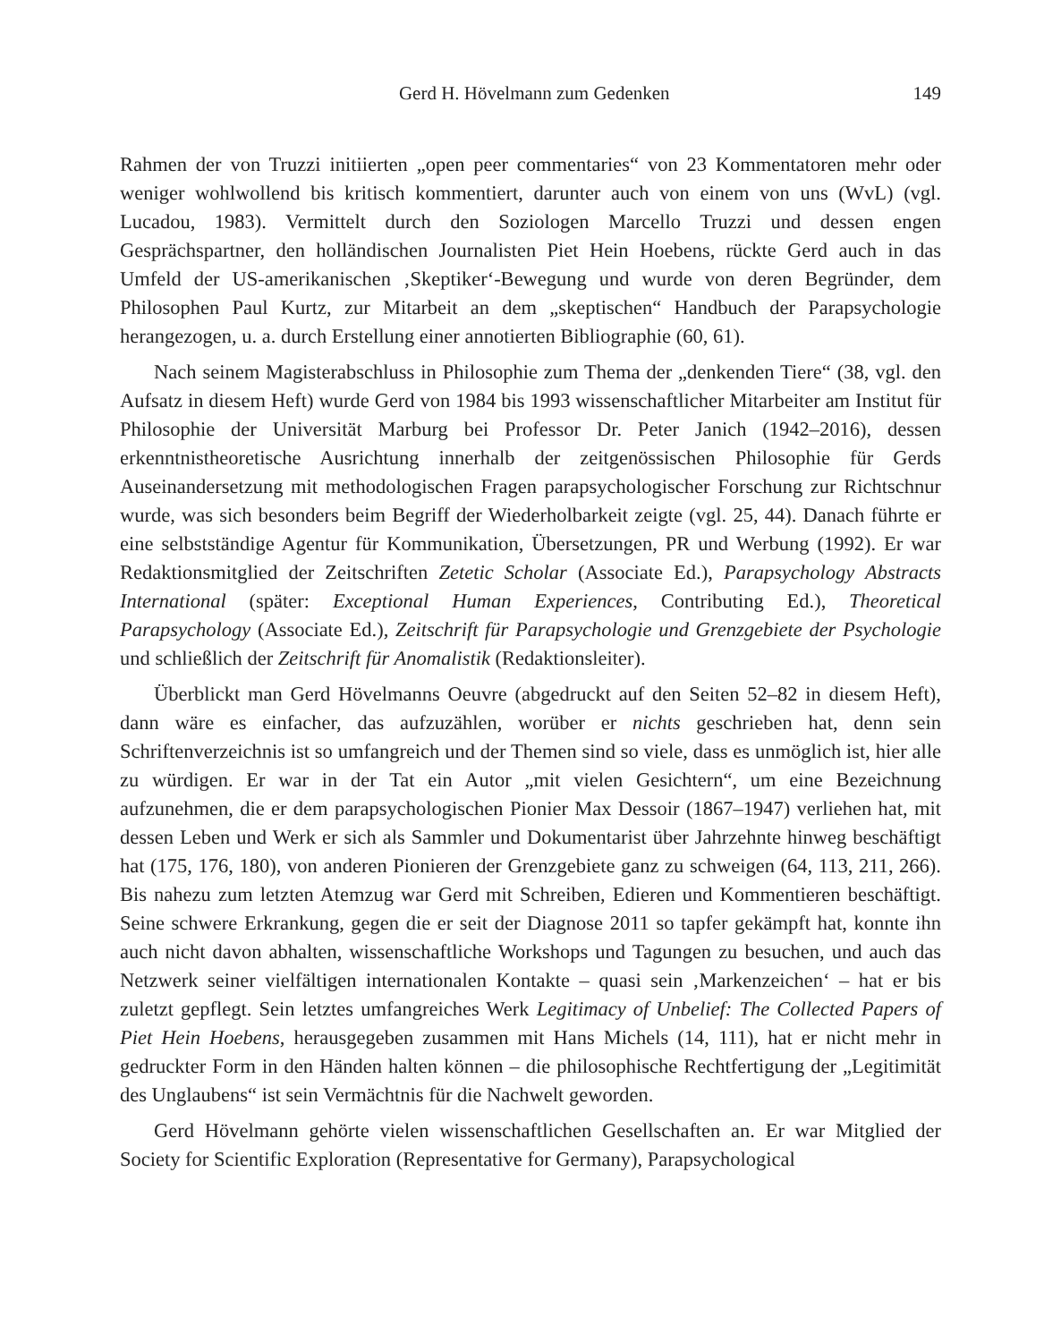Gerd H. Hövelmann zum Gedenken 149
Rahmen der von Truzzi initiierten „open peer commentaries“ von 23 Kommentatoren mehr oder weniger wohlwollend bis kritisch kommentiert, darunter auch von einem von uns (WvL) (vgl. Lucadou, 1983). Vermittelt durch den Soziologen Marcello Truzzi und dessen engen Gesprächspartner, den holländischen Journalisten Piet Hein Hoebens, rückte Gerd auch in das Umfeld der US-amerikanischen ‚Skeptiker‘-Bewegung und wurde von deren Begründer, dem Philosophen Paul Kurtz, zur Mitarbeit an dem „skeptischen“ Handbuch der Parapsychologie herangezogen, u. a. durch Erstellung einer annotierten Bibliographie (60, 61).
Nach seinem Magisterabschluss in Philosophie zum Thema der „denkenden Tiere“ (38, vgl. den Aufsatz in diesem Heft) wurde Gerd von 1984 bis 1993 wissenschaftlicher Mitarbeiter am Institut für Philosophie der Universität Marburg bei Professor Dr. Peter Janich (1942–2016), dessen erkenntnistheoretische Ausrichtung innerhalb der zeitgenössischen Philosophie für Gerds Auseinandersetzung mit methodologischen Fragen parapsychologischer Forschung zur Richtschnur wurde, was sich besonders beim Begriff der Wiederholbarkeit zeigte (vgl. 25, 44). Danach führte er eine selbstständige Agentur für Kommunikation, Übersetzungen, PR und Werbung (1992). Er war Redaktionsmitglied der Zeitschriften Zetetic Scholar (Associate Ed.), Parapsychology Abstracts International (später: Exceptional Human Experiences, Contributing Ed.), Theoretical Parapsychology (Associate Ed.), Zeitschrift für Parapsychologie und Grenzgebiete der Psychologie und schließlich der Zeitschrift für Anomalistik (Redaktionsleiter).
Überblickt man Gerd Hövelmanns Oeuvre (abgedruckt auf den Seiten 52–82 in diesem Heft), dann wäre es einfacher, das aufzuzählen, worüber er nichts geschrieben hat, denn sein Schriftenverzeichnis ist so umfangreich und der Themen sind so viele, dass es unmöglich ist, hier alle zu würdigen. Er war in der Tat ein Autor „mit vielen Gesichtern“, um eine Bezeichnung aufzunehmen, die er dem parapsychologischen Pionier Max Dessoir (1867–1947) verliehen hat, mit dessen Leben und Werk er sich als Sammler und Dokumentarist über Jahrzehnte hinweg beschäftigt hat (175, 176, 180), von anderen Pionieren der Grenzgebiete ganz zu schweigen (64, 113, 211, 266). Bis nahezu zum letzten Atemzug war Gerd mit Schreiben, Edieren und Kommentieren beschäftigt. Seine schwere Erkrankung, gegen die er seit der Diagnose 2011 so tapfer gekämpft hat, konnte ihn auch nicht davon abhalten, wissenschaftliche Workshops und Tagungen zu besuchen, und auch das Netzwerk seiner vielfältigen internationalen Kontakte – quasi sein ‚Markenzeichen‘ – hat er bis zuletzt gepflegt. Sein letztes umfangreiches Werk Legitimacy of Unbelief: The Collected Papers of Piet Hein Hoebens, herausgegeben zusammen mit Hans Michels (14, 111), hat er nicht mehr in gedruckter Form in den Händen halten können – die philosophische Rechtfertigung der „Legitimität des Unglaubens“ ist sein Vermächtnis für die Nachwelt geworden.
Gerd Hövelmann gehörte vielen wissenschaftlichen Gesellschaften an. Er war Mitglied der Society for Scientific Exploration (Representative for Germany), Parapsychological